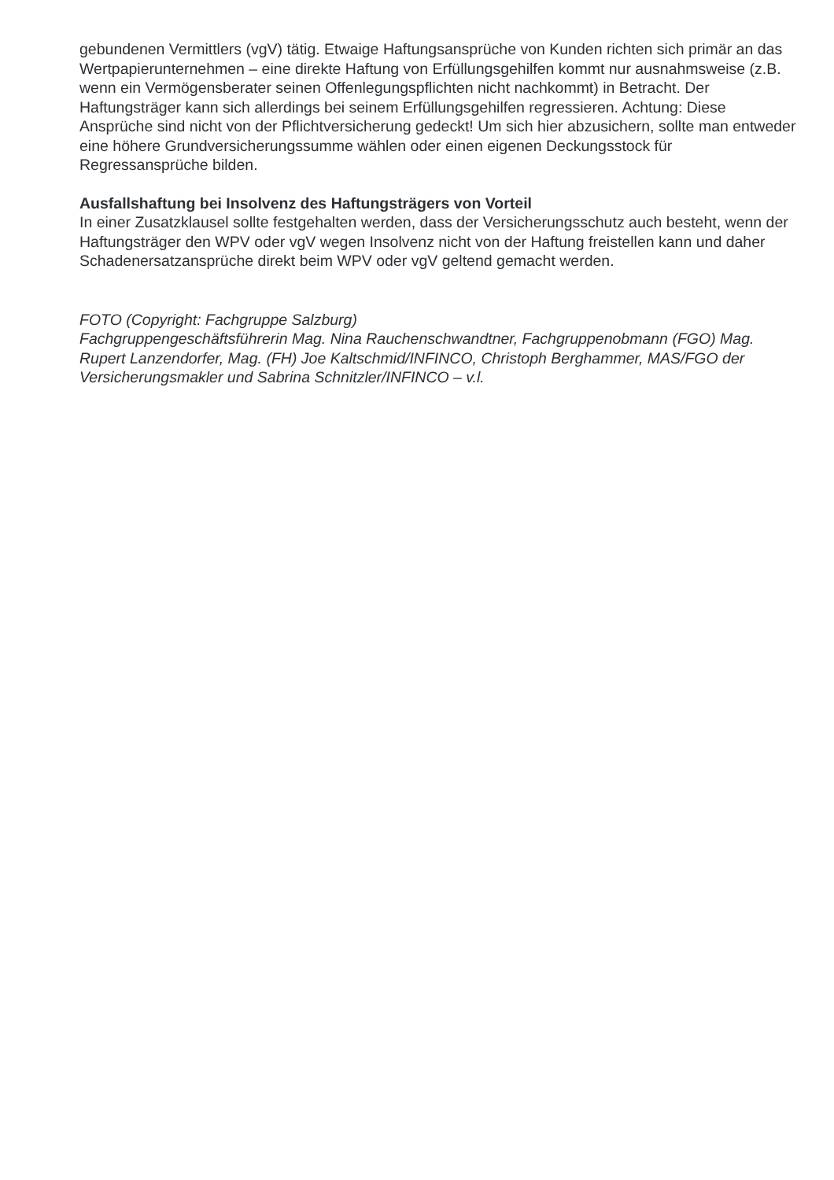gebundenen Vermittlers (vgV) tätig. Etwaige Haftungsansprüche von Kunden richten sich primär an das Wertpapierunternehmen – eine direkte Haftung von Erfüllungsgehilfen kommt nur ausnahmsweise (z.B. wenn ein Vermögensberater seinen Offenlegungspflichten nicht nachkommt) in Betracht. Der Haftungsträger kann sich allerdings bei seinem Erfüllungsgehilfen regressieren. Achtung: Diese Ansprüche sind nicht von der Pflichtversicherung gedeckt! Um sich hier abzusichern, sollte man entweder eine höhere Grundversicherungssumme wählen oder einen eigenen Deckungsstock für Regressansprüche bilden.
Ausfallshaftung bei Insolvenz des Haftungsträgers von Vorteil
In einer Zusatzklausel sollte festgehalten werden, dass der Versicherungsschutz auch besteht, wenn der Haftungsträger den WPV oder vgV wegen Insolvenz nicht von der Haftung freistellen kann und daher Schadenersatzansprüche direkt beim WPV oder vgV geltend gemacht werden.
FOTO (Copyright: Fachgruppe Salzburg)
Fachgruppengeschäftsführerin Mag. Nina Rauchenschwandtner, Fachgruppenobmann (FGO) Mag. Rupert Lanzendorfer, Mag. (FH) Joe Kaltschmid/INFINCO, Christoph Berghammer, MAS/FGO der Versicherungsmakler und Sabrina Schnitzler/INFINCO – v.l.